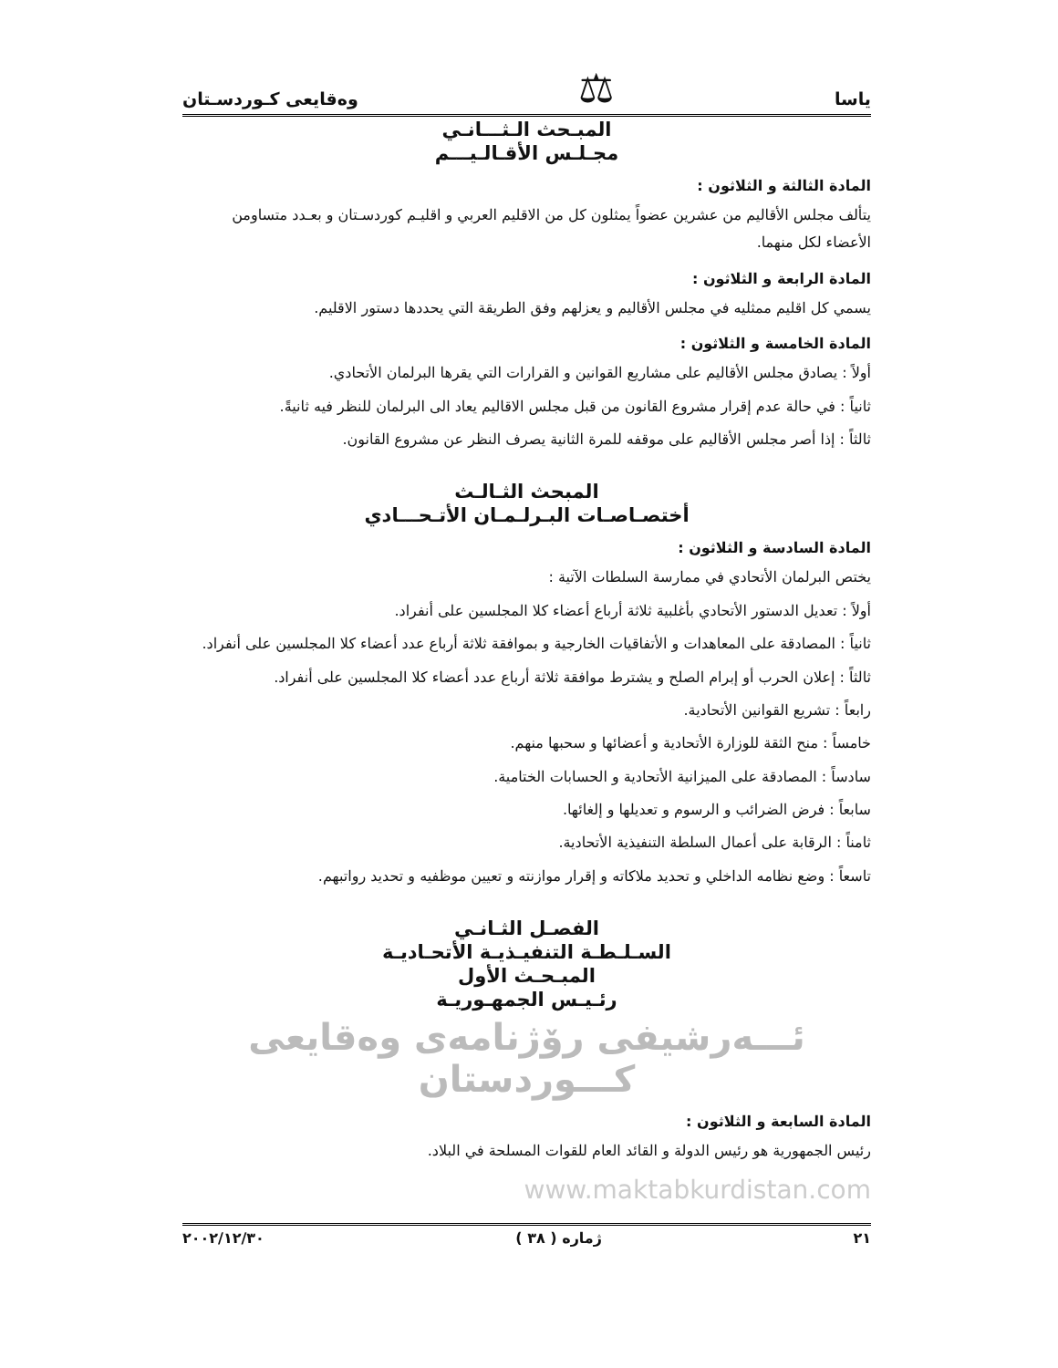ياسا ⚖ وەقايعى كـوردسـتان
المبـحث الـثـــانـي
مجـلـس الأقـالـيـــم
المادة الثالثة و الثلاثون :
يتألف مجلس الأقاليم من عشرين عضواً يمثلون كل من الاقليم العربي و اقليـم كوردسـتان و بعـدد متساومن الأعضاء لكل منهما.
المادة الرابعة و الثلاثون :
يسمي كل اقليم ممثليه في مجلس الأقاليم و يعزلهم وفق الطريقة التي يحددها دستور الاقليم.
المادة الخامسة و الثلاثون :
أولاً : يصادق مجلس الأقاليم على مشاريع القوانين و القرارات التي يقرها البرلمان الأتحادي.
ثانياً : في حالة عدم إقرار مشروع القانون من قبل مجلس الاقاليم يعاد الى البرلمان للنظر فيه ثانيةً.
ثالثاً : إذا أصر مجلس الأقاليم على موقفه للمرة الثانية يصرف النظر عن مشروع القانون.
المبحث الثـالـث
أختصـاصـات البـرلـمـان الأتـحـــادي
المادة السادسة و الثلاثون :
يختص البرلمان الأتحادي في ممارسة السلطات الآتية :
أولاً : تعديل الدستور الأتحادي بأغلبية ثلاثة أرباع أعضاء كلا المجلسين على أنفراد.
ثانياً : المصادقة على المعاهدات و الأتفاقيات الخارجية و بموافقة ثلاثة أرباع عدد أعضاء كلا المجلسين على أنفراد.
ثالثاً : إعلان الحرب أو إبرام الصلح و يشترط موافقة ثلاثة أرباع عدد أعضاء كلا المجلسين على أنفراد.
رابعاً : تشريع القوانين الأتحادية.
خامساً : منح الثقة للوزارة الأتحادية و أعضائها و سحبها منهم.
سادساً : المصادقة على الميزانية الأتحادية و الحسابات الختامية.
سابعاً : فرض الضرائب و الرسوم و تعديلها و إلغائها.
ثامناً : الرقابة على أعمال السلطة التنفيذية الأتحادية.
تاسعاً : وضع نظامه الداخلي و تحديد ملاكاته و إقرار موازنته و تعيين موظفيه و تحديد رواتبهم.
الفصـل الثـانـي
السـلـطـة التنفيـذيـة الأتحـاديـة
المبـحـث الأول
رئـيـس الجمهـوريـة
ئـــەرشيفى رۆژنامەى وەقايعى كـــوردستان
المادة السابعة و الثلاثون :
رئيس الجمهورية هو رئيس الدولة و القائد العام للقوات المسلحة في البلاد. www.maktabkurdistan.com
٢١ ژماره ( ٣٨ ) ٢٠٠٢/١٢/٣٠